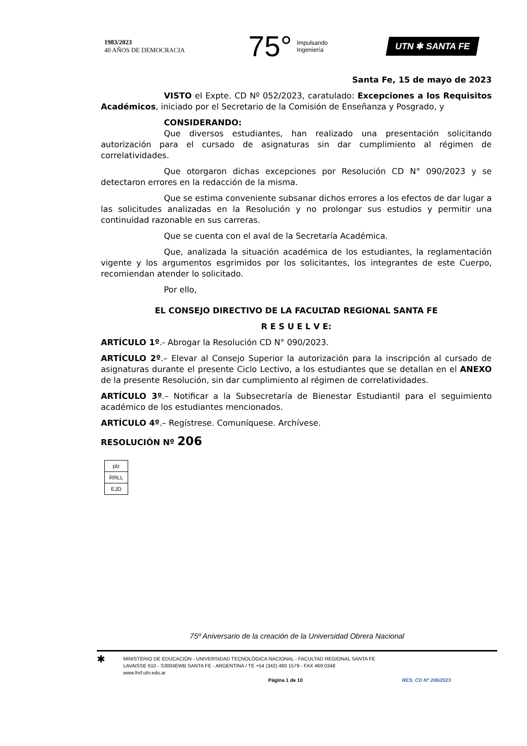1983/2023
40 AÑOS DE DEMOCRACIA
75° Impulsando
Ingeniería
UTN ✱ SANTA FE
Santa Fe, 15 de mayo de 2023
VISTO el Expte. CD Nº 052/2023, caratulado: Excepciones a los Requisitos Académicos, iniciado por el Secretario de la Comisión de Enseñanza y Posgrado, y
CONSIDERANDO:
Que diversos estudiantes, han realizado una presentación solicitando autorización para el cursado de asignaturas sin dar cumplimiento al régimen de correlatividades.
Que otorgaron dichas excepciones por Resolución CD N° 090/2023 y se detectaron errores en la redacción de la misma.
Que se estima conveniente subsanar dichos errores a los efectos de dar lugar a las solicitudes analizadas en la Resolución y no prolongar sus estudios y permitir una continuidad razonable en sus carreras.
Que se cuenta con el aval de la Secretaría Académica.
Que, analizada la situación académica de los estudiantes, la reglamentación vigente y los argumentos esgrimidos por los solicitantes, los integrantes de este Cuerpo, recomiendan atender lo solicitado.
Por ello,
EL CONSEJO DIRECTIVO DE LA FACULTAD REGIONAL SANTA FE
R E S U E L V E:
ARTÍCULO 1º.- Abrogar la Resolución CD N° 090/2023.
ARTÍCULO 2º.– Elevar al Consejo Superior la autorización para la inscripción al cursado de asignaturas durante el presente Ciclo Lectivo, a los estudiantes que se detallan en el ANEXO de la presente Resolución, sin dar cumplimiento al régimen de correlatividades.
ARTÍCULO 3º.– Notificar a la Subsecretaría de Bienestar Estudiantil para el seguimiento académico de los estudiantes mencionados.
ARTÍCULO 4º.– Regístrese. Comuníquese. Archívese.
RESOLUCIÓN Nº 206
| plz |
| RRLL |
| EJD |
75º Aniversario de la creación de la Universidad Obrera Nacional
✱
MINISTERIO DE EDUCACIÓN - UNIVERSIDAD TECNOLÓGICA NACIONAL - FACULTAD REGIONAL SANTA FE
LAVAISSE 610 - S3004EWB SANTA FE - ARGENTINA / TE +54 (342) 460 1579 - FAX 469 0348
www.frsf.utn.edu.ar
Página 1 de 10 RES. CD Nº 206/2023